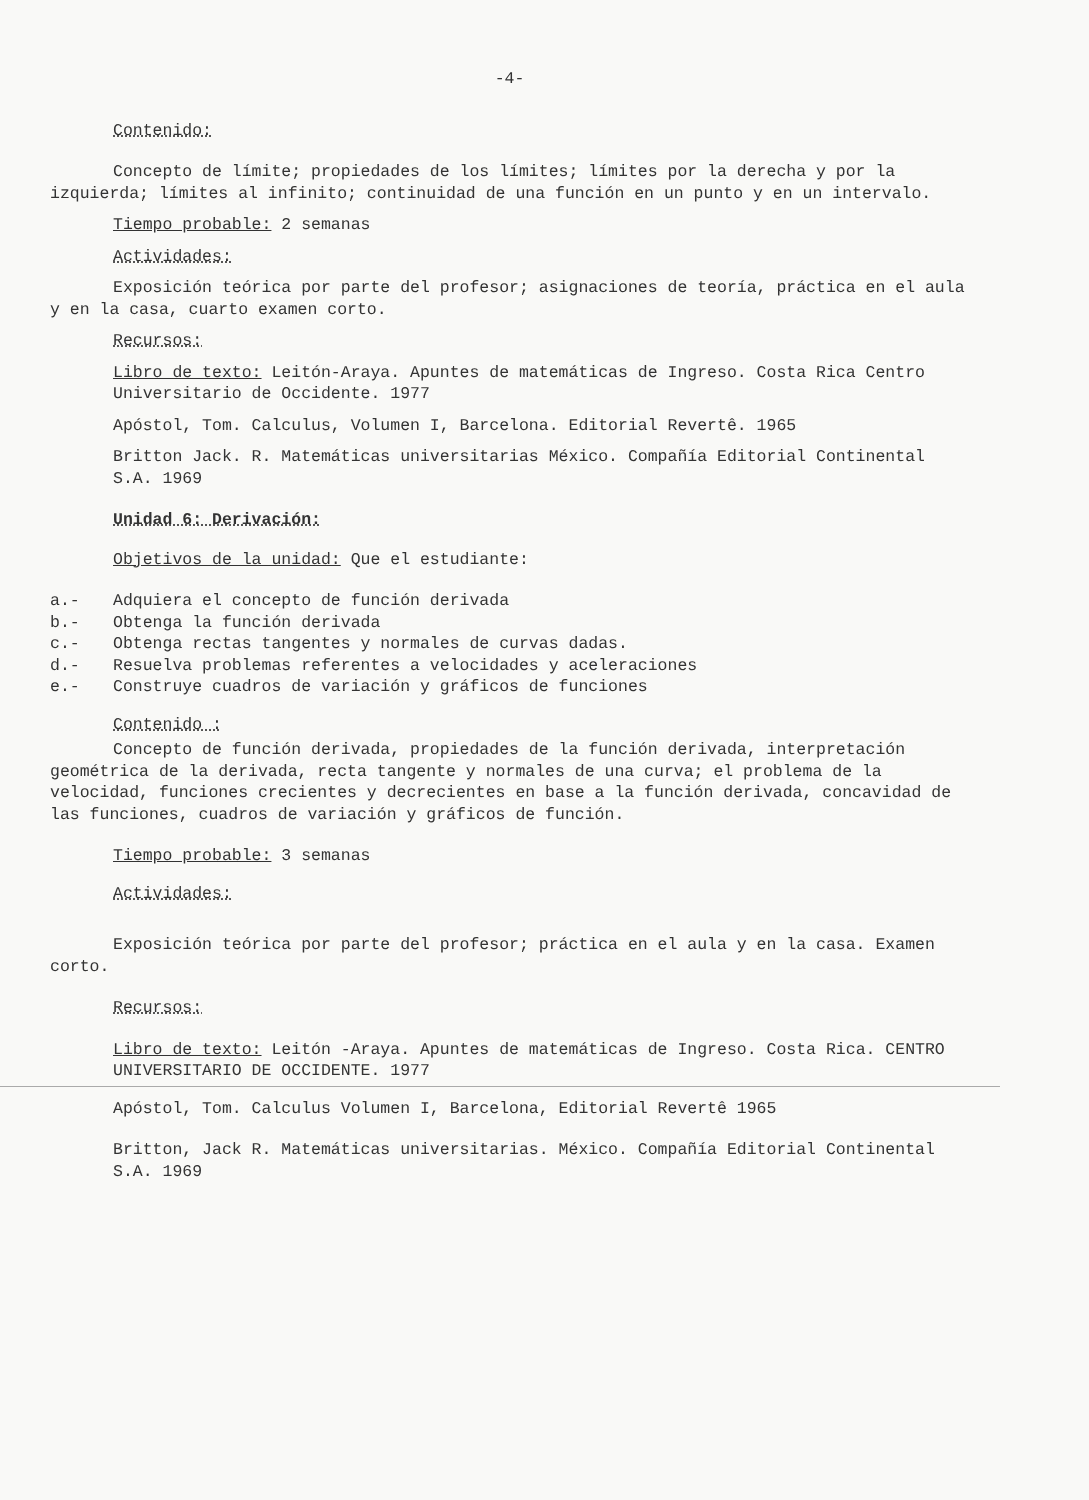-4-
Contenido:
Concepto de límite; propiedades de los límites; límites por la derecha y por la izquierda; límites al infinito; continuidad de una función en un punto y en un intervalo.
Tiempo probable: 2 semanas
Actividades:
Exposición teórica por parte del profesor; asignaciones de teoría, práctica en el aula y en la casa, cuarto examen corto.
Recursos:
Libro de texto: Leitón-Araya. Apuntes de matemáticas de Ingreso. Costa Rica Centro Universitario de Occidente. 1977
Apóstol, Tom. Calculus, Volumen I, Barcelona. Editorial Revertê. 1965
Britton Jack. R. Matemáticas universitarias México. Compañía Editorial Continental S.A. 1969
Unidad 6: Derivación:
Objetivos de la unidad: Que el estudiante:
a.- Adquiera el concepto de función derivada
b.- Obtenga la función derivada
c.- Obtenga rectas tangentes y normales de curvas dadas.
d.- Resuelva problemas referentes a velocidades y aceleraciones
e.- Construye cuadros de variación y gráficos de funciones
Contenido :
Concepto de función derivada, propiedades de la función derivada, interpretación geométrica de la derivada, recta tangente y normales de una curva; el problema de la velocidad, funciones crecientes y decrecientes en base a la función derivada, concavidad de las funciones, cuadros de variación y gráficos de función.
Tiempo probable: 3 semanas
Actividades:
Exposición teórica por parte del profesor; práctica en el aula y en la casa. Examen corto.
Recursos:
Libro de texto: Leitón -Araya. Apuntes de matemáticas de Ingreso. Costa Rica. CENTRO UNIVERSITARIO DE OCCIDENTE. 1977
Apóstol, Tom. Calculus Volumen I, Barcelona, Editorial Revertê 1965
Britton, Jack R. Matemáticas universitarias. México. Compañía Editorial Continental S.A. 1969